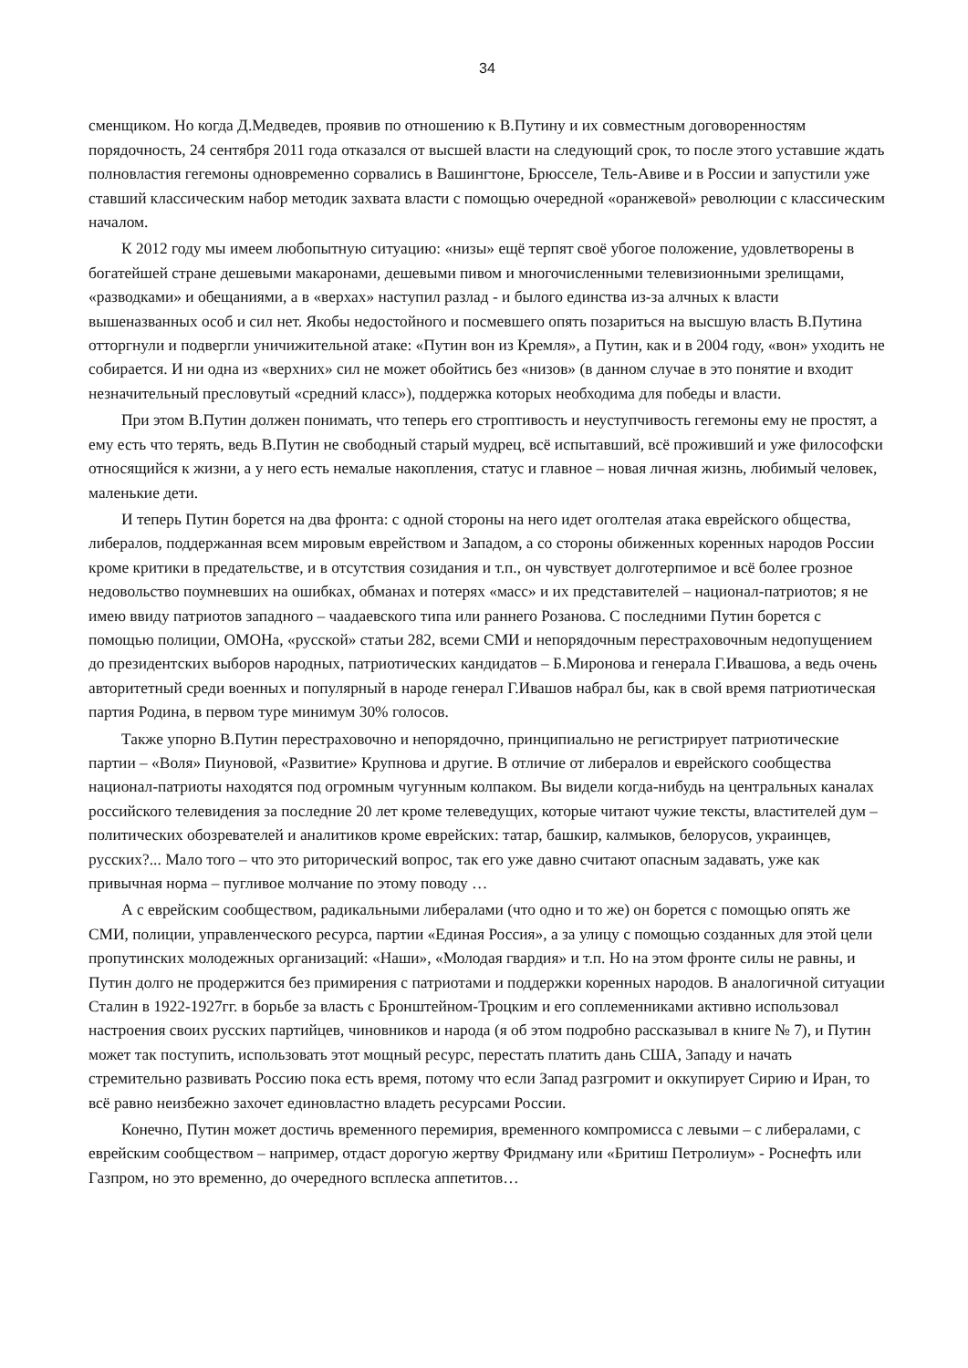34
сменщиком. Но когда Д.Медведев, проявив по отношению к В.Путину и их совместным договоренностям порядочность, 24 сентября 2011 года отказался от высшей власти на следующий срок, то после этого уставшие ждать полновластия гегемоны одновременно сорвались в Вашингтоне, Брюсселе, Тель-Авиве и в России и запустили уже ставший классическим набор методик захвата власти с помощью очередной «оранжевой» революции с классическим началом.
К 2012 году мы имеем любопытную ситуацию: «низы» ещё терпят своё убогое положение, удовлетворены в богатейшей стране дешевыми макаронами, дешевыми пивом и многочисленными телевизионными зрелищами, «разводками» и обещаниями, а в «верхах» наступил разлад - и былого единства из-за алчных к власти вышеназванных особ и сил нет. Якобы недостойного и посмевшего опять позариться на высшую власть В.Путина отторгнули и подвергли уничижительной атаке: «Путин вон из Кремля», а Путин, как и в 2004 году, «вон» уходить не собирается. И ни одна из «верхних» сил не может обойтись без «низов» (в данном случае в это понятие и входит незначительный пресловутый «средний класс»), поддержка которых необходима для победы и власти.
При этом В.Путин должен понимать, что теперь его строптивость и неуступчивость гегемоны ему не простят, а ему есть что терять, ведь В.Путин не свободный старый мудрец, всё испытавший, всё проживший и уже философски относящийся к жизни, а у него есть немалые накопления, статус и главное – новая личная жизнь, любимый человек, маленькие дети.
И теперь Путин борется на два фронта: с одной стороны на него идет оголтелая атака еврейского общества, либералов, поддержанная всем мировым еврейством и Западом, а со стороны обиженных коренных народов России кроме критики в предательстве, и в отсутствия созидания и т.п., он чувствует долготерпимое и всё более грозное недовольство поумневших на ошибках, обманах и потерях «масс» и их представителей – национал-патриотов; я не имею ввиду патриотов западного – чаадаевского типа или раннего Розанова. С последними Путин борется с помощью полиции, ОМОНа, «русской» статьи 282, всеми СМИ и непорядочным перестраховочным недопущением до президентских выборов народных, патриотических кандидатов – Б.Миронова и генерала Г.Ивашова, а ведь очень авторитетный среди военных и популярный в народе генерал Г.Ивашов набрал бы, как в свой время патриотическая партия Родина, в первом туре минимум 30% голосов.
Также упорно В.Путин перестраховочно и непорядочно, принципиально не регистрирует патриотические партии – «Воля» Пиуновой, «Развитие» Крупнова и другие. В отличие от либералов и еврейского сообщества национал-патриоты находятся под огромным чугунным колпаком. Вы видели когда-нибудь на центральных каналах российского телевидения за последние 20 лет кроме телеведущих, которые читают чужие тексты, властителей дум – политических обозревателей и аналитиков кроме еврейских: татар, башкир, калмыков, белорусов, украинцев, русских?... Мало того – что это риторический вопрос, так его уже давно считают опасным задавать, уже как привычная норма – пугливое молчание по этому поводу …
А с еврейским сообществом, радикальными либералами (что одно и то же) он борется с помощью опять же СМИ, полиции, управленческого ресурса, партии «Единая Россия», а за улицу с помощью созданных для этой цели пропутинских молодежных организаций: «Наши», «Молодая гвардия» и т.п. Но на этом фронте силы не равны, и Путин долго не продержится без примирения с патриотами и поддержки коренных народов. В аналогичной ситуации Сталин в 1922-1927гг. в борьбе за власть с Бронштейном-Троцким и его соплеменниками активно использовал настроения своих русских партийцев, чиновников и народа (я об этом подробно рассказывал в книге № 7), и Путин может так поступить, использовать этот мощный ресурс, перестать платить дань США, Западу и начать стремительно развивать Россию пока есть время, потому что если Запад разгромит и оккупирует Сирию и Иран, то всё равно неизбежно захочет единовластно владеть ресурсами России.
Конечно, Путин может достичь временного перемирия, временного компромисса с левыми – с либералами, с еврейским сообществом – например, отдаст дорогую жертву Фридману или «Бритиш Петролиум» - Роснефть или Газпром, но это временно, до очередного всплеска аппетитов…